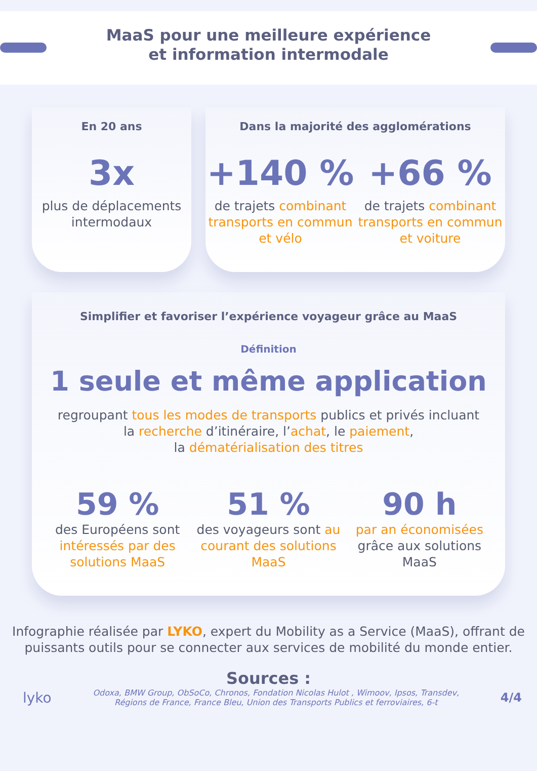MaaS pour une meilleure expérience
et information intermodale
En 20 ans
3x
plus de déplacements
intermodaux
Dans la majorité des agglomérations
+140 %
de trajets combinant transports en commun et vélo
+66 %
de trajets combinant transports en commun et voiture
Simplifier et favoriser l’expérience voyageur grâce au MaaS
Définition
1 seule et même application
regroupant tous les modes de transports publics et privés incluant
la recherche d’itinéraire, l’achat, le paiement,
la dématérialisation des titres
59 %
des Européens sont intéressés par des solutions MaaS
51 %
des voyageurs sont au courant des solutions MaaS
90 h
par an économisées grâce aux solutions MaaS
Infographie réalisée par LYKO, expert du Mobility as a Service (MaaS), offrant de
puissants outils pour se connecter aux services de mobilité du monde entier.
Sources :
lyko
Odoxa, BMW Group, ObSoCo, Chronos, Fondation Nicolas Hulot , Wimoov, Ipsos, Transdev,
Régions de France, France Bleu, Union des Transports Publics et ferroviaires, 6-t
4/4